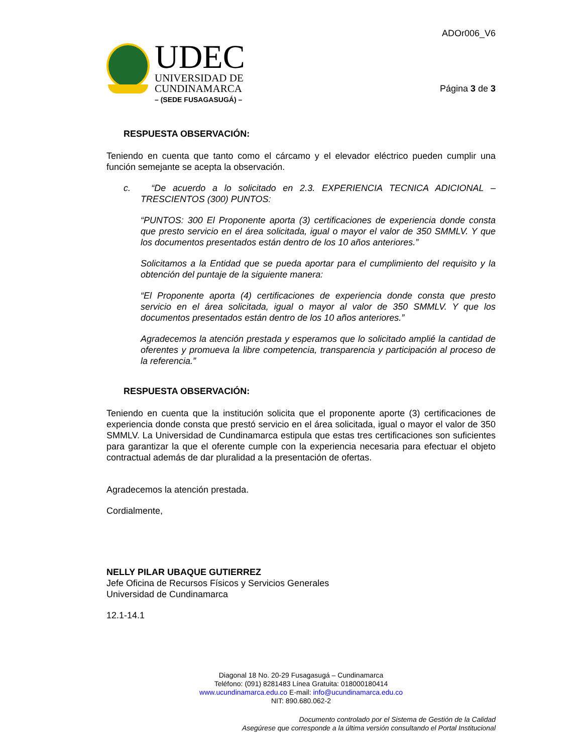UDEC
UNIVERSIDAD DE
CUNDINAMARCA
– (SEDE FUSAGASUGÁ) –
ADOr006_V6
Página 3 de 3
RESPUESTA OBSERVACIÓN:
Teniendo en cuenta que tanto como el cárcamo y el elevador eléctrico pueden cumplir una función semejante se acepta la observación.
c. “De acuerdo a lo solicitado en 2.3. EXPERIENCIA TECNICA ADICIONAL – TRESCIENTOS (300) PUNTOS:
“PUNTOS: 300 El Proponente aporta (3) certificaciones de experiencia donde consta que presto servicio en el área solicitada, igual o mayor el valor de 350 SMMLV. Y que los documentos presentados están dentro de los 10 años anteriores.”
Solicitamos a la Entidad que se pueda aportar para el cumplimiento del requisito y la obtención del puntaje de la siguiente manera:
“El Proponente aporta (4) certificaciones de experiencia donde consta que presto servicio en el área solicitada, igual o mayor al valor de 350 SMMLV. Y que los documentos presentados están dentro de los 10 años anteriores.”
Agradecemos la atención prestada y esperamos que lo solicitado amplié la cantidad de oferentes y promueva la libre competencia, transparencia y participación al proceso de la referencia.”
RESPUESTA OBSERVACIÓN:
Teniendo en cuenta que la institución solicita que el proponente aporte (3) certificaciones de experiencia donde consta que prestó servicio en el área solicitada, igual o mayor el valor de 350 SMMLV. La Universidad de Cundinamarca estipula que estas tres certificaciones son suficientes para garantizar la que el oferente cumple con la experiencia necesaria para efectuar el objeto contractual además de dar pluralidad a la presentación de ofertas.
Agradecemos la atención prestada.
Cordialmente,
NELLY PILAR UBAQUE GUTIERREZ
Jefe Oficina de Recursos Físicos y Servicios Generales
Universidad de Cundinamarca
12.1-14.1
Diagonal 18 No. 20-29 Fusagasugá – Cundinamarca
Teléfono: (091) 8281483 Línea Gratuita: 018000180414
www.ucundinamarca.edu.co E-mail: info@ucundinamarca.edu.co
NIT: 890.680.062-2
Documento controlado por el Sistema de Gestión de la Calidad
Asegúrese que corresponde a la última versión consultando el Portal Institucional